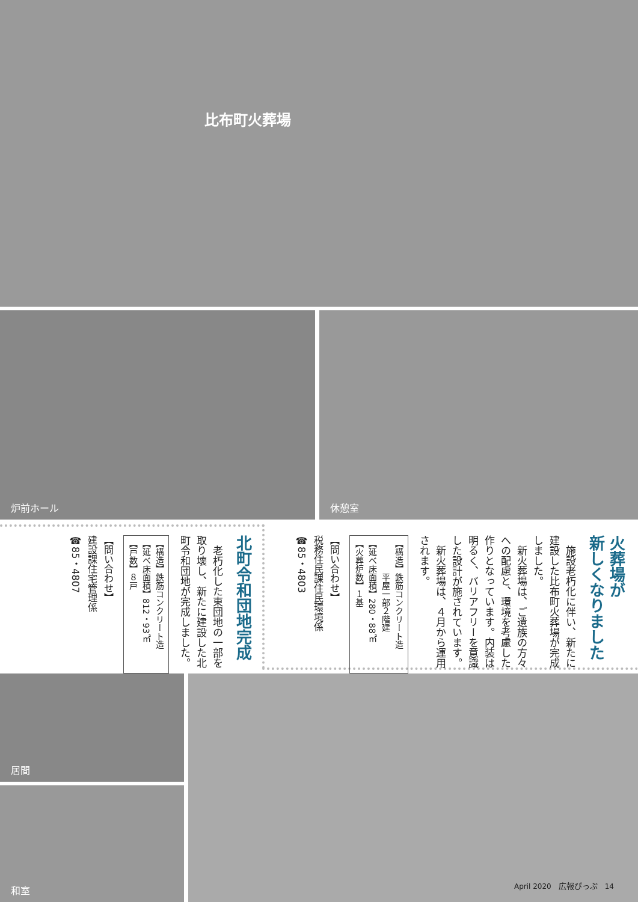比布町火葬場
炉前ホール 休憩室
火葬場が
新しくなりました
　施設老朽化に伴い、新たに建設した比布町火葬場が完成しました。
　新火葬場は、ご遺族の方々への配慮と、環境を考慮した作りとなっています。内装は明るく、バリアフリーを意識した設計が施されています。
　新火葬場は、４月から運用されます。
【構造】鉄筋コンクリート造
　　　　平屋一部２階建
【延べ床面積】280・88㎡
【火葬炉数】１基
【問い合わせ】
税務住民課住民環境係
☎85・4803
北町令和団地完成
　老朽化した東団地の一部を取り壊し、新たに建設した北町令和団地が完成しました。
【構造】鉄筋コンクリート造
【延べ床面積】812・93㎡
【戸数】８戸
【問い合わせ】
建設課住宅管理係
☎85・4807
居間
和室
April 2020　広報ぴっぷ　14